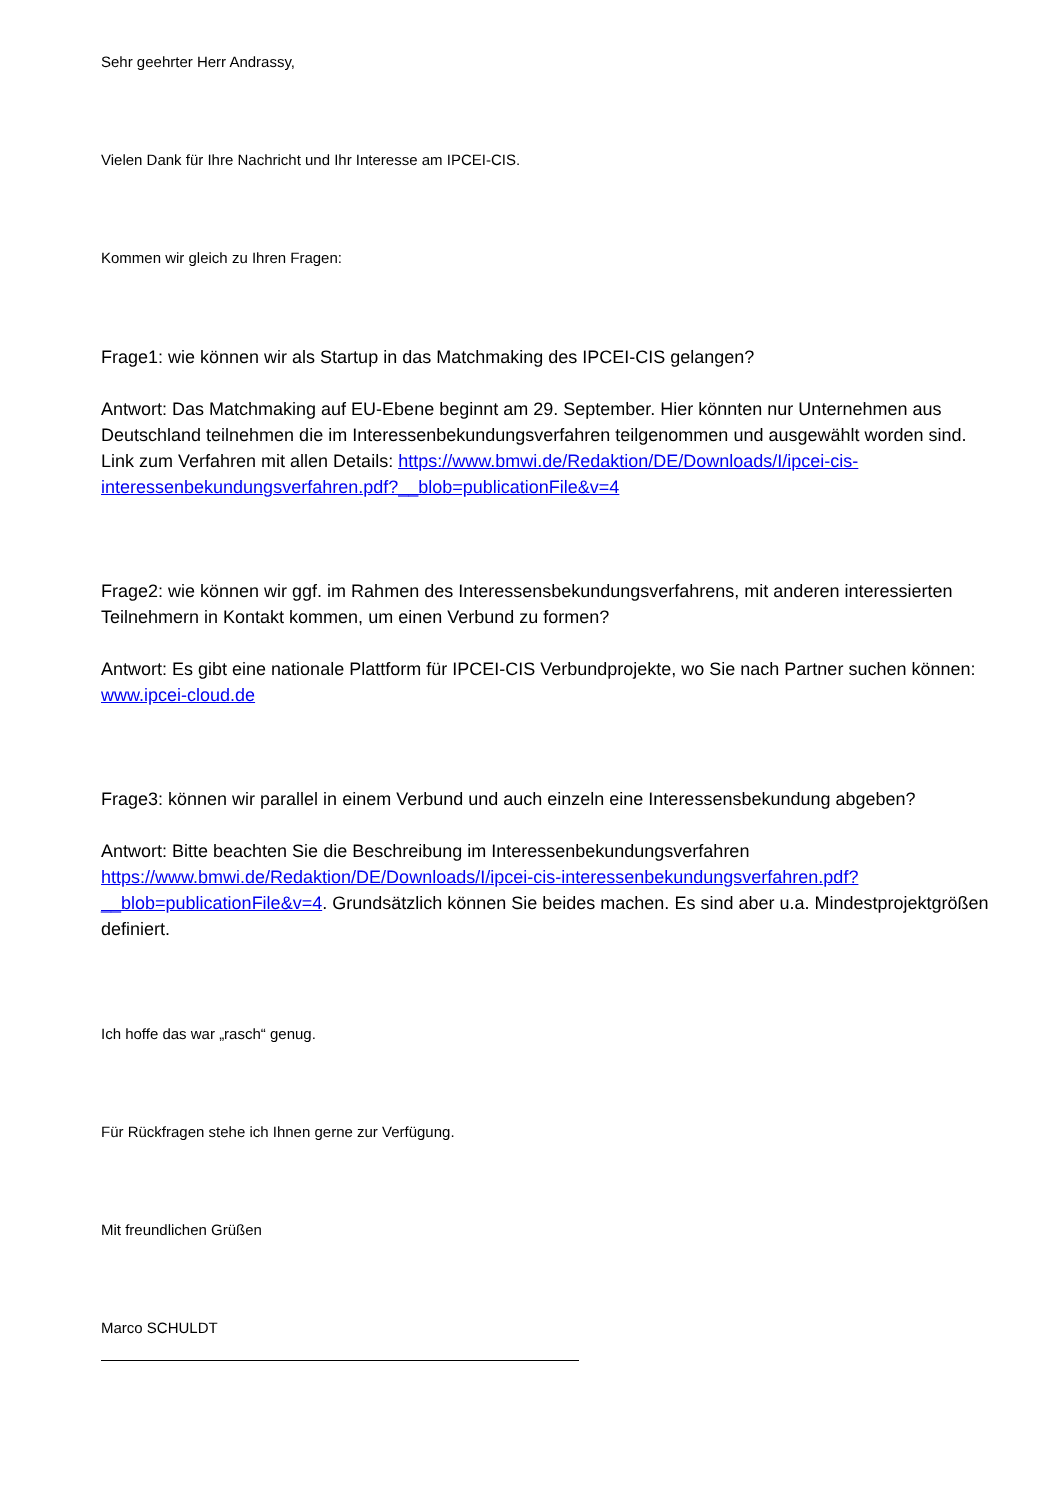Sehr geehrter Herr Andrassy,
Vielen Dank für Ihre Nachricht und Ihr Interesse am IPCEI-CIS.
Kommen wir gleich zu Ihren Fragen:
Frage1: wie können wir als Startup in das Matchmaking des IPCEI-CIS gelangen?
Antwort: Das Matchmaking auf EU-Ebene beginnt am 29. September. Hier könnten nur Unternehmen aus Deutschland teilnehmen die im Interessenbekundungsverfahren teilgenommen und ausgewählt worden sind. Link zum Verfahren mit allen Details: https://www.bmwi.de/Redaktion/DE/Downloads/I/ipcei-cis-interessenbekundungsverfahren.pdf?__blob=publicationFile&v=4
Frage2: wie können wir ggf. im Rahmen des Interessensbekundungsverfahrens, mit anderen interessierten Teilnehmern in Kontakt kommen, um einen Verbund zu formen?
Antwort: Es gibt eine nationale Plattform für IPCEI-CIS Verbundprojekte, wo Sie nach Partner suchen können: www.ipcei-cloud.de
Frage3: können wir parallel in einem Verbund und auch einzeln eine Interessensbekundung abgeben?
Antwort: Bitte beachten Sie die Beschreibung im Interessenbekundungsverfahren https://www.bmwi.de/Redaktion/DE/Downloads/I/ipcei-cis-interessenbekundungsverfahren.pdf?__blob=publicationFile&v=4. Grundsätzlich können Sie beides machen. Es sind aber u.a. Mindestprojektgrößen definiert.
Ich hoffe das war „rasch“ genug.
Für Rückfragen stehe ich Ihnen gerne zur Verfügung.
Mit freundlichen Grüßen
Marco SCHULDT